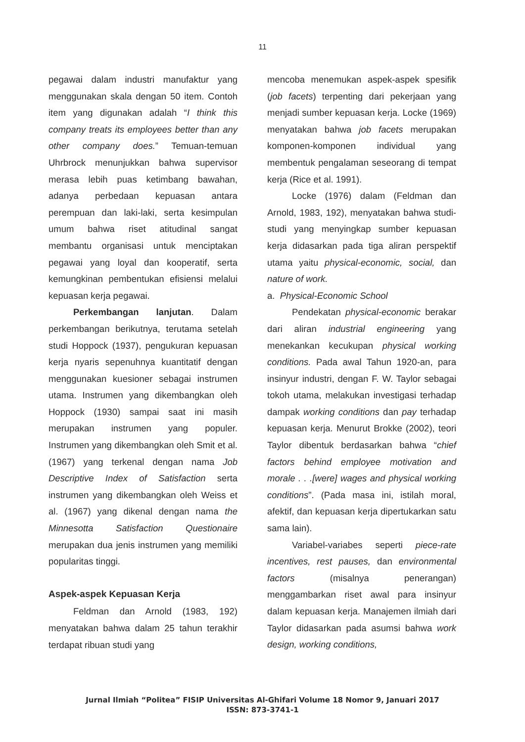11
pegawai dalam industri manufaktur yang menggunakan skala dengan 50 item. Contoh item yang digunakan adalah “I think this company treats its employees better than any other company does.” Temuan-temuan Uhrbrock menunjukkan bahwa supervisor merasa lebih puas ketimbang bawahan, adanya perbedaan kepuasan antara perempuan dan laki-laki, serta kesimpulan umum bahwa riset atitudinal sangat membantu organisasi untuk menciptakan pegawai yang loyal dan kooperatif, serta kemungkinan pembentukan efisiensi melalui kepuasan kerja pegawai.
Perkembangan lanjutan. Dalam perkembangan berikutnya, terutama setelah studi Hoppock (1937), pengukuran kepuasan kerja nyaris sepenuhnya kuantitatif dengan menggunakan kuesioner sebagai instrumen utama. Instrumen yang dikembangkan oleh Hoppock (1930) sampai saat ini masih merupakan instrumen yang populer. Instrumen yang dikembangkan oleh Smit et al. (1967) yang terkenal dengan nama Job Descriptive Index of Satisfaction serta instrumen yang dikembangkan oleh Weiss et al. (1967) yang dikenal dengan nama the Minnesotta Satisfaction Questionaire merupakan dua jenis instrumen yang memiliki popularitas tinggi.
Aspek-aspek Kepuasan Kerja
Feldman dan Arnold (1983, 192) menyatakan bahwa dalam 25 tahun terakhir terdapat ribuan studi yang
mencoba menemukan aspek-aspek spesifik (job facets) terpenting dari pekerjaan yang menjadi sumber kepuasan kerja. Locke (1969) menyatakan bahwa job facets merupakan komponen-komponen individual yang membentuk pengalaman seseorang di tempat kerja (Rice et al. 1991).
Locke (1976) dalam (Feldman dan Arnold, 1983, 192), menyatakan bahwa studi-studi yang menyingkap sumber kepuasan kerja didasarkan pada tiga aliran perspektif utama yaitu physical-economic, social, dan nature of work.
a. Physical-Economic School
Pendekatan physical-economic berakar dari aliran industrial engineering yang menekankan kecukupan physical working conditions. Pada awal Tahun 1920-an, para insinyur industri, dengan F. W. Taylor sebagai tokoh utama, melakukan investigasi terhadap dampak working conditions dan pay terhadap kepuasan kerja. Menurut Brokke (2002), teori Taylor dibentuk berdasarkan bahwa “chief factors behind employee motivation and morale . . .[were] wages and physical working conditions”. (Pada masa ini, istilah moral, afektif, dan kepuasan kerja dipertukarkan satu sama lain).
Variabel-variabes seperti piece-rate incentives, rest pauses, dan environmental factors (misalnya penerangan) menggambarkan riset awal para insinyur dalam kepuasan kerja. Manajemen ilmiah dari Taylor didasarkan pada asumsi bahwa work design, working conditions,
Jurnal Ilmiah “Politea” FISIP Universitas Al-Ghifari Volume 18 Nomor 9, Januari 2017
ISSN: 873-3741-1